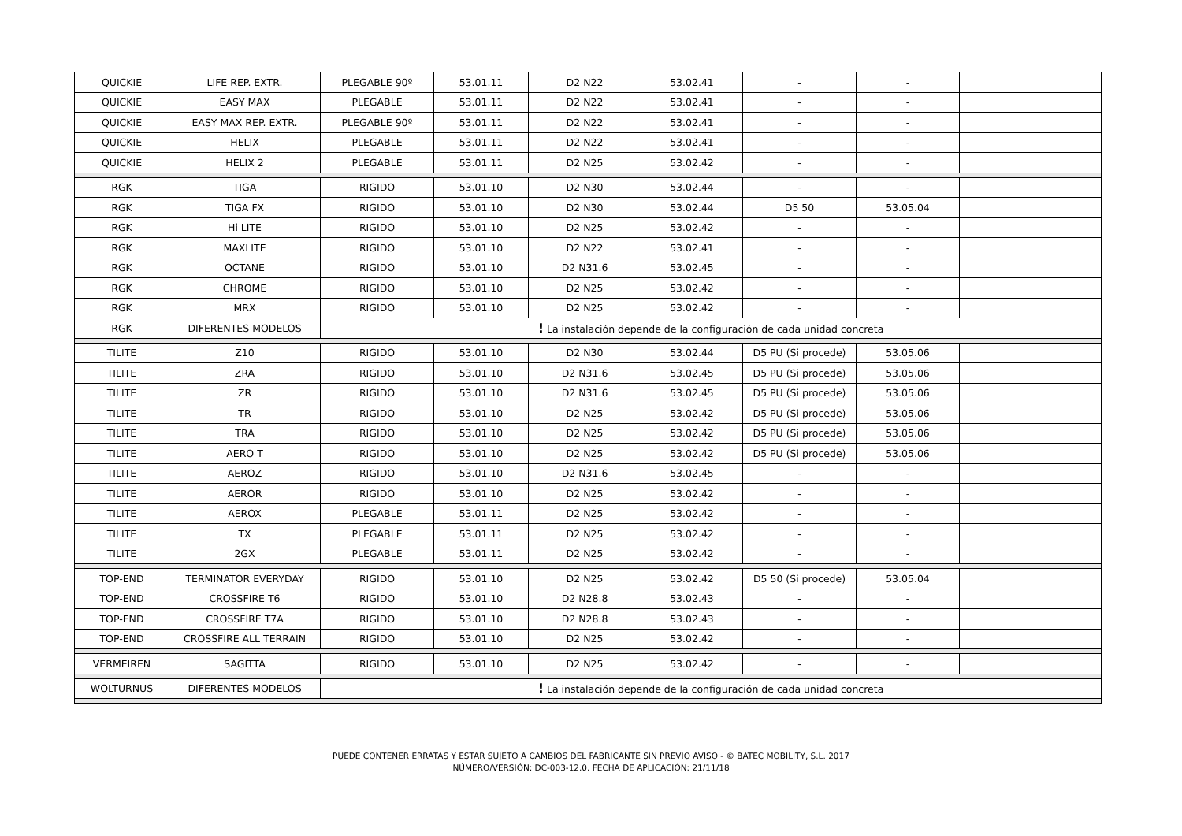| QUICKIE | LIFE REP. EXTR. | PLEGABLE 90º | 53.01.11 | D2 N22 | 53.02.41 | - | - | |
| QUICKIE | EASY MAX | PLEGABLE | 53.01.11 | D2 N22 | 53.02.41 | - | - | |
| QUICKIE | EASY MAX REP. EXTR. | PLEGABLE 90º | 53.01.11 | D2 N22 | 53.02.41 | - | - | |
| QUICKIE | HELIX | PLEGABLE | 53.01.11 | D2 N22 | 53.02.41 | - | - | |
| QUICKIE | HELIX 2 | PLEGABLE | 53.01.11 | D2 N25 | 53.02.42 | - | - | |
| RGK | TIGA | RIGIDO | 53.01.10 | D2 N30 | 53.02.44 | - | - | |
| RGK | TIGA FX | RIGIDO | 53.01.10 | D2 N30 | 53.02.44 | D5 50 | 53.05.04 | |
| RGK | Hi LITE | RIGIDO | 53.01.10 | D2 N25 | 53.02.42 | - | - | |
| RGK | MAXLITE | RIGIDO | 53.01.10 | D2 N22 | 53.02.41 | - | - | |
| RGK | OCTANE | RIGIDO | 53.01.10 | D2 N31.6 | 53.02.45 | - | - | |
| RGK | CHROME | RIGIDO | 53.01.10 | D2 N25 | 53.02.42 | - | - | |
| RGK | MRX | RIGIDO | 53.01.10 | D2 N25 | 53.02.42 | - | - | |
| RGK | DIFERENTES MODELOS | ! La instalación depende de la configuración de cada unidad concreta | | | | | | |
| TILITE | Z10 | RIGIDO | 53.01.10 | D2 N30 | 53.02.44 | D5 PU (Si procede) | 53.05.06 | |
| TILITE | ZRA | RIGIDO | 53.01.10 | D2 N31.6 | 53.02.45 | D5 PU (Si procede) | 53.05.06 | |
| TILITE | ZR | RIGIDO | 53.01.10 | D2 N31.6 | 53.02.45 | D5 PU (Si procede) | 53.05.06 | |
| TILITE | TR | RIGIDO | 53.01.10 | D2 N25 | 53.02.42 | D5 PU (Si procede) | 53.05.06 | |
| TILITE | TRA | RIGIDO | 53.01.10 | D2 N25 | 53.02.42 | D5 PU (Si procede) | 53.05.06 | |
| TILITE | AERO T | RIGIDO | 53.01.10 | D2 N25 | 53.02.42 | D5 PU (Si procede) | 53.05.06 | |
| TILITE | AEROZ | RIGIDO | 53.01.10 | D2 N31.6 | 53.02.45 | - | - | |
| TILITE | AEROR | RIGIDO | 53.01.10 | D2 N25 | 53.02.42 | - | - | |
| TILITE | AEROX | PLEGABLE | 53.01.11 | D2 N25 | 53.02.42 | - | - | |
| TILITE | TX | PLEGABLE | 53.01.11 | D2 N25 | 53.02.42 | - | - | |
| TILITE | 2GX | PLEGABLE | 53.01.11 | D2 N25 | 53.02.42 | - | - | |
| TOP-END | TERMINATOR EVERYDAY | RIGIDO | 53.01.10 | D2 N25 | 53.02.42 | D5 50 (Si procede) | 53.05.04 | |
| TOP-END | CROSSFIRE T6 | RIGIDO | 53.01.10 | D2 N28.8 | 53.02.43 | - | - | |
| TOP-END | CROSSFIRE T7A | RIGIDO | 53.01.10 | D2 N28.8 | 53.02.43 | - | - | |
| TOP-END | CROSSFIRE ALL TERRAIN | RIGIDO | 53.01.10 | D2 N25 | 53.02.42 | - | - | |
| VERMEIREN | SAGITTA | RIGIDO | 53.01.10 | D2 N25 | 53.02.42 | - | - | |
| WOLTURNUS | DIFERENTES MODELOS | ! La instalación depende de la configuración de cada unidad concreta | | | | | | |
PUEDE CONTENER ERRATAS Y ESTAR SUJETO A CAMBIOS DEL FABRICANTE SIN PREVIO AVISO - © BATEC MOBILITY, S.L. 2017
NÚMERO/VERSIÓN: DC-003-12.0. FECHA DE APLICACIÓN: 21/11/18